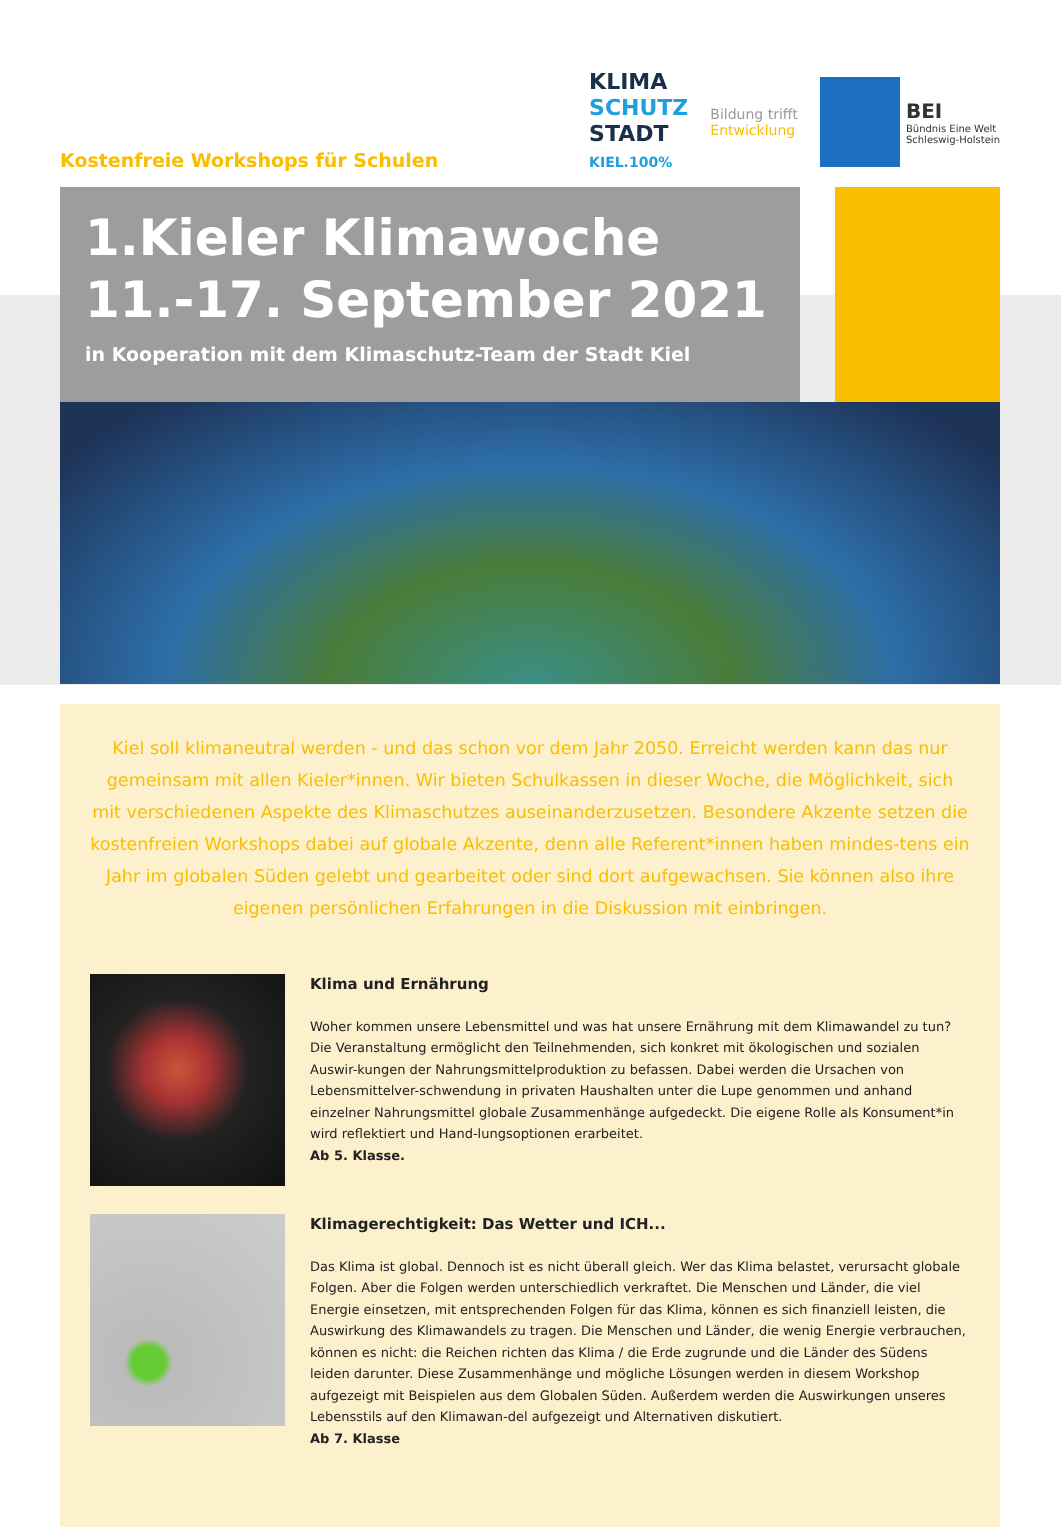Kostenfreie Workshops für Schulen
KLIMA
SCHUTZ
STADT
KIEL.100%
Bildung trifft
Entwicklung
BEI
Bündnis Eine Welt
Schleswig-Holstein
1.Kieler Klimawoche
11.-17. September 2021
in Kooperation mit dem Klimaschutz-Team der Stadt Kiel
Kiel soll klimaneutral werden - und das schon vor dem Jahr 2050. Erreicht werden kann das nur gemeinsam mit allen Kieler*innen. Wir bieten Schulkassen in dieser Woche, die Möglichkeit, sich mit verschiedenen Aspekte des Klimaschutzes auseinanderzusetzen. Besondere Akzente setzen die kostenfreien Workshops dabei auf globale Akzente, denn alle Referent*innen haben mindes-tens ein Jahr im globalen Süden gelebt und gearbeitet oder sind dort aufgewachsen. Sie können also ihre eigenen persönlichen Erfahrungen in die Diskussion mit einbringen.
Klima und Ernährung
Woher kommen unsere Lebensmittel und was hat unsere Ernährung mit dem Klimawandel zu tun? Die Veranstaltung ermöglicht den Teilnehmenden, sich konkret mit ökologischen und sozialen Auswir-kungen der Nahrungsmittelproduktion zu befassen. Dabei werden die Ursachen von Lebensmittelver-schwendung in privaten Haushalten unter die Lupe genommen und anhand einzelner Nahrungsmittel globale Zusammenhänge aufgedeckt. Die eigene Rolle als Konsument*in wird reflektiert und Hand-lungsoptionen erarbeitet.
Ab 5. Klasse.
Klimagerechtigkeit: Das Wetter und ICH...
Das Klima ist global. Dennoch ist es nicht überall gleich. Wer das Klima belastet, verursacht globale Folgen. Aber die Folgen werden unterschiedlich verkraftet. Die Menschen und Länder, die viel Energie einsetzen, mit entsprechenden Folgen für das Klima, können es sich finanziell leisten, die Auswirkung des Klimawandels zu tragen. Die Menschen und Länder, die wenig Energie verbrauchen, können es nicht: die Reichen richten das Klima / die Erde zugrunde und die Länder des Südens leiden darunter. Diese Zusammenhänge und mögliche Lösungen werden in diesem Workshop aufgezeigt mit Beispielen aus dem Globalen Süden. Außerdem werden die Auswirkungen unseres Lebensstils auf den Klimawan-del aufgezeigt und Alternativen diskutiert.
Ab 7. Klasse